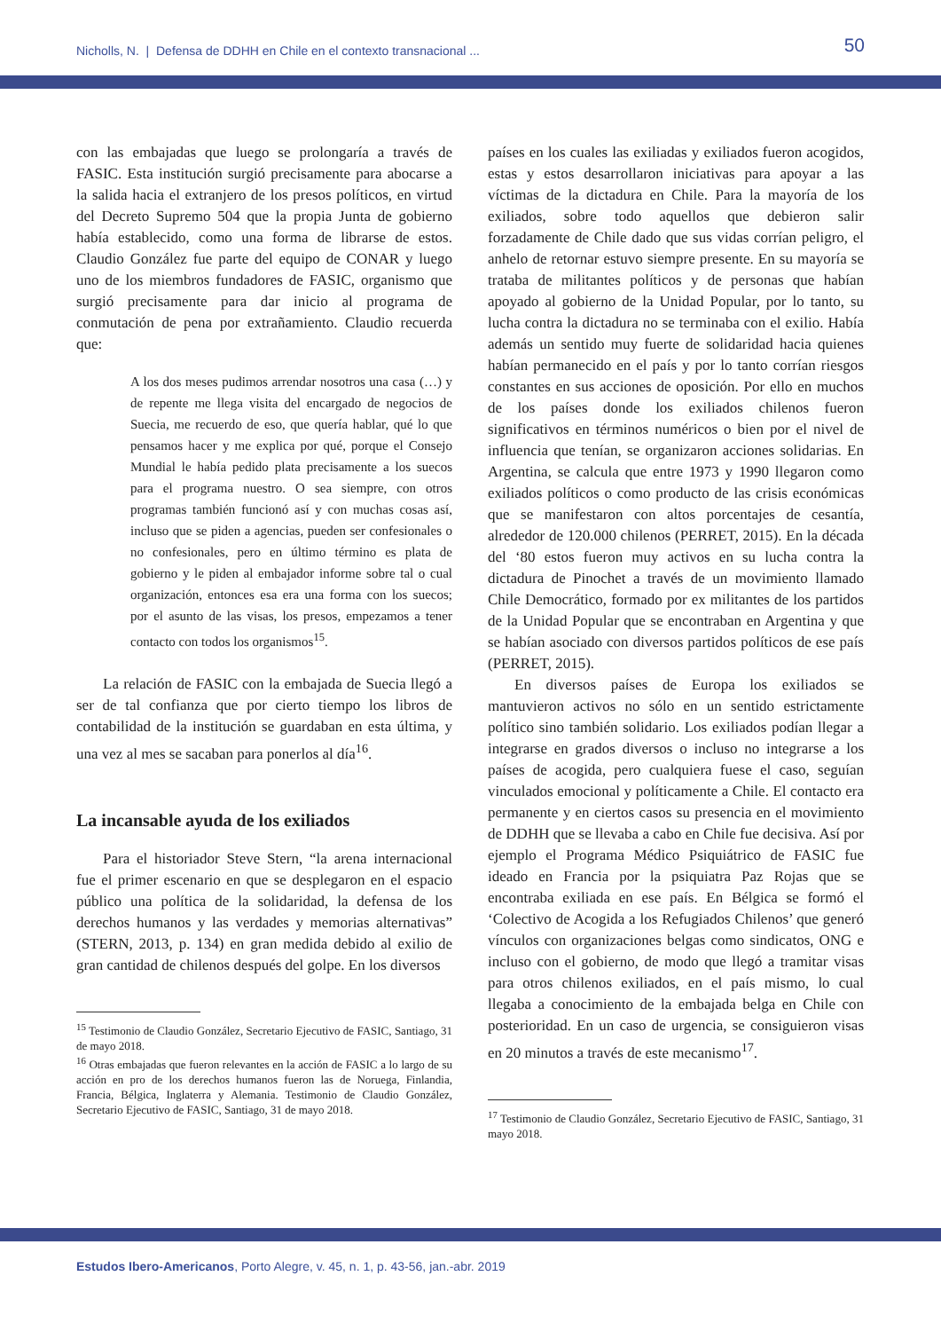Nicholls, N. | Defensa de DDHH en Chile en el contexto transnacional ...
50
con las embajadas que luego se prolongaría a través de FASIC. Esta institución surgió precisamente para abocarse a la salida hacia el extranjero de los presos políticos, en virtud del Decreto Supremo 504 que la propia Junta de gobierno había establecido, como una forma de librarse de estos. Claudio González fue parte del equipo de CONAR y luego uno de los miembros fundadores de FASIC, organismo que surgió precisamente para dar inicio al programa de conmutación de pena por extrañamiento. Claudio recuerda que:
A los dos meses pudimos arrendar nosotros una casa (…) y de repente me llega visita del encargado de negocios de Suecia, me recuerdo de eso, que quería hablar, qué lo que pensamos hacer y me explica por qué, porque el Consejo Mundial le había pedido plata precisamente a los suecos para el programa nuestro. O sea siempre, con otros programas también funcionó así y con muchas cosas así, incluso que se piden a agencias, pueden ser confesionales o no confesionales, pero en último término es plata de gobierno y le piden al embajador informe sobre tal o cual organización, entonces esa era una forma con los suecos; por el asunto de las visas, los presos, empezamos a tener contacto con todos los organismos<sup>15</sup>.
La relación de FASIC con la embajada de Suecia llegó a ser de tal confianza que por cierto tiempo los libros de contabilidad de la institución se guardaban en esta última, y una vez al mes se sacaban para ponerlos al día<sup>16</sup>.
La incansable ayuda de los exiliados
Para el historiador Steve Stern, “la arena internacional fue el primer escenario en que se desplegaron en el espacio público una política de la solidaridad, la defensa de los derechos humanos y las verdades y memorias alternativas” (STERN, 2013, p. 134) en gran medida debido al exilio de gran cantidad de chilenos después del golpe. En los diversos
<sup>15</sup> Testimonio de Claudio González, Secretario Ejecutivo de FASIC, Santiago, 31 de mayo 2018.
<sup>16</sup> Otras embajadas que fueron relevantes en la acción de FASIC a lo largo de su acción en pro de los derechos humanos fueron las de Noruega, Finlandia, Francia, Bélgica, Inglaterra y Alemania. Testimonio de Claudio González, Secretario Ejecutivo de FASIC, Santiago, 31 de mayo 2018.
países en los cuales las exiliadas y exiliados fueron acogidos, estas y estos desarrollaron iniciativas para apoyar a las víctimas de la dictadura en Chile. Para la mayoría de los exiliados, sobre todo aquellos que debieron salir forzadamente de Chile dado que sus vidas corrían peligro, el anhelo de retornar estuvo siempre presente. En su mayoría se trataba de militantes políticos y de personas que habían apoyado al gobierno de la Unidad Popular, por lo tanto, su lucha contra la dictadura no se terminaba con el exilio. Había además un sentido muy fuerte de solidaridad hacia quienes habían permanecido en el país y por lo tanto corrían riesgos constantes en sus acciones de oposición. Por ello en muchos de los países donde los exiliados chilenos fueron significativos en términos numéricos o bien por el nivel de influencia que tenían, se organizaron acciones solidarias. En Argentina, se calcula que entre 1973 y 1990 llegaron como exiliados políticos o como producto de las crisis económicas que se manifestaron con altos porcentajes de cesantía, alrededor de 120.000 chilenos (PERRET, 2015). En la década del ‘80 estos fueron muy activos en su lucha contra la dictadura de Pinochet a través de un movimiento llamado Chile Democrático, formado por ex militantes de los partidos de la Unidad Popular que se encontraban en Argentina y que se habían asociado con diversos partidos políticos de ese país (PERRET, 2015).
En diversos países de Europa los exiliados se mantuvieron activos no sólo en un sentido estrictamente político sino también solidario. Los exiliados podían llegar a integrarse en grados diversos o incluso no integrarse a los países de acogida, pero cualquiera fuese el caso, seguían vinculados emocional y políticamente a Chile. El contacto era permanente y en ciertos casos su presencia en el movimiento de DDHH que se llevaba a cabo en Chile fue decisiva. Así por ejemplo el Programa Médico Psiquiátrico de FASIC fue ideado en Francia por la psiquiatra Paz Rojas que se encontraba exiliada en ese país. En Bélgica se formó el ‘Colectivo de Acogida a los Refugiados Chilenos’ que generó vínculos con organizaciones belgas como sindicatos, ONG e incluso con el gobierno, de modo que llegó a tramitar visas para otros chilenos exiliados, en el país mismo, lo cual llegaba a conocimiento de la embajada belga en Chile con posterioridad. En un caso de urgencia, se consiguieron visas en 20 minutos a través de este mecanismo<sup>17</sup>.
<sup>17</sup> Testimonio de Claudio González, Secretario Ejecutivo de FASIC, Santiago, 31 mayo 2018.
Estudos Ibero-Americanos, Porto Alegre, v. 45, n. 1, p. 43-56, jan.-abr. 2019